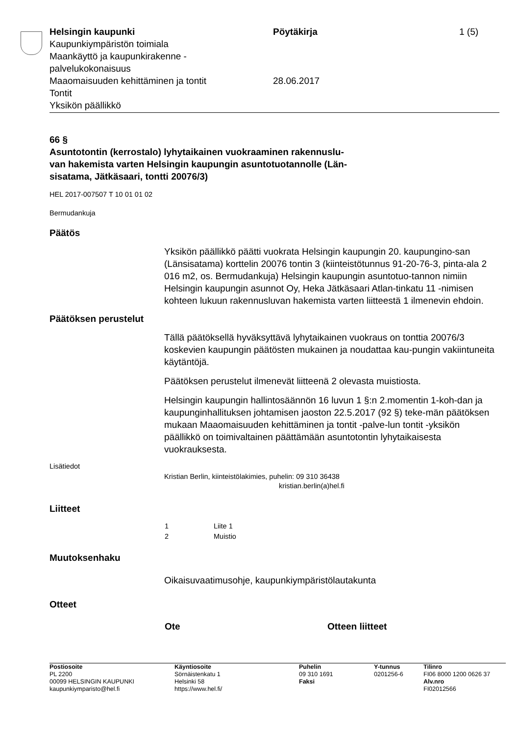| Helsingin kaupunki Kaupunkiympäristön toimiala Maankäyttö ja kaupunkirakenne - palvelukokonaisuus Maaomaisuuden kehittäminen ja tontit Tontit Yksikön päällikkö | Pöytäkirja 28.06.2017 | 1 (5) |
66 §
Asuntotontin (kerrostalo) lyhytaikainen vuokraaminen rakennuslu-
van hakemista varten Helsingin kaupungin asuntotuotannolle (Län-
sisatama, Jätkäsaari, tontti 20076/3)
HEL 2017-007507 T 10 01 01 02
Bermudankuja
Päätös
Yksikön päällikkö päätti vuokrata Helsingin kaupungin 20. kaupungino-san (Länsisatama) korttelin 20076 tontin 3 (kiinteistötunnus 91-20-76-3, pinta-ala 2 016 m2, os. Bermudankuja) Helsingin kaupungin asuntotuo-tannon nimiin Helsingin kaupungin asunnot Oy, Heka Jätkäsaari Atlan-tinkatu 11 -nimisen kohteen lukuun rakennusluvan hakemista varten liitteestä 1 ilmenevin ehdoin.
Päätöksen perustelut
Tällä päätöksellä hyväksyttävä lyhytaikainen vuokraus on tonttia 20076/3 koskevien kaupungin päätösten mukainen ja noudattaa kau-pungin vakiintuneita käytäntöjä.
Päätöksen perustelut ilmenevät liitteenä 2 olevasta muistiosta.
Helsingin kaupungin hallintosäännön 16 luvun 1 §:n 2.momentin 1-koh-dan ja kaupunginhallituksen johtamisen jaoston 22.5.2017 (92 §) teke-män päätöksen mukaan Maaomaisuuden kehittäminen ja tontit -palve-lun tontit -yksikön päällikkö on toimivaltainen päättämään asuntotontin lyhytaikaisesta vuokrauksesta.
Lisätiedot
Kristian Berlin, kiinteistölakimies, puhelin: 09 310 36438
kristian.berlin(a)hel.fi
Liitteet
| 1 | Liite 1 |
| 2 | Muistio |
Muutoksenhaku
Oikaisuvaatimusohje, kaupunkiympäristölautakunta
Otteet
| Ote | Otteen liitteet |
| --- | --- |
| Postiosoite PL 2200 00099 HELSINGIN KAUPUNKI kaupunkiymparisto@hel.fi | Käyntiosoite Sörnäistenkatu 1 Helsinki 58 https://www.hel.fi/ | Puhelin 09 310 1691 Faksi | Y-tunnus 0201256-6 | Tilinro FI06 8000 1200 0626 37 Alv.nro FI02012566 |